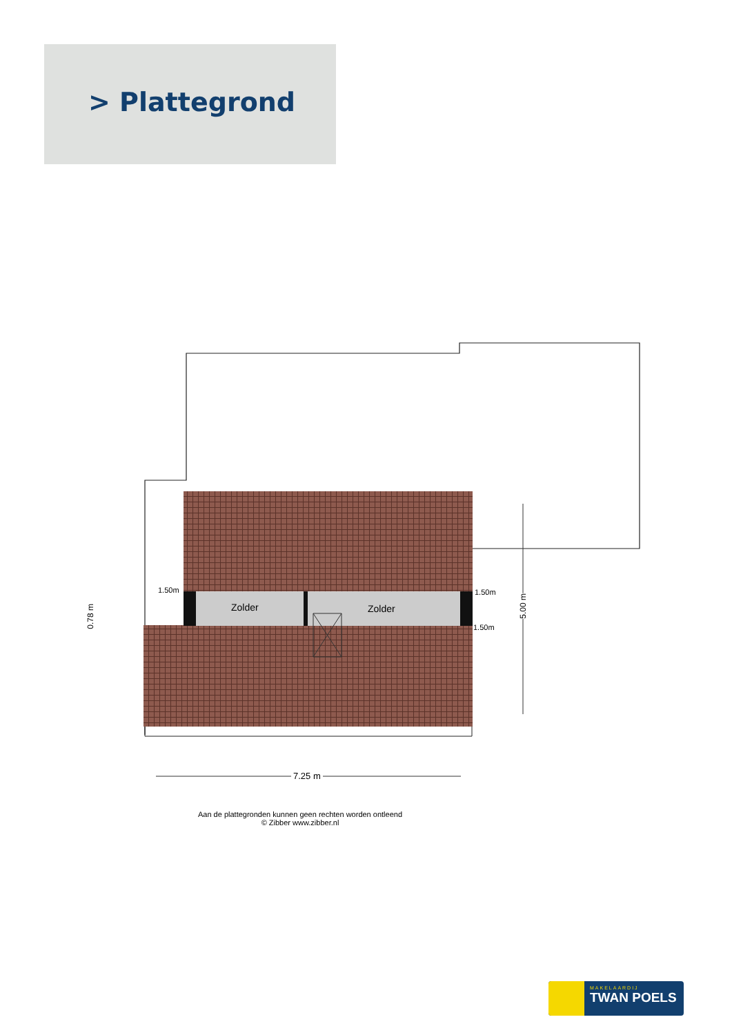> Plattegrond
Zolder Zolder
1.50m 1.50m
1.50m
0.78 m
5.00 m
7.25 m
Aan de plattegronden kunnen geen rechten worden ontleend
© Zibber www.zibber.nl
MAKELAARDIJ
TWAN POELS